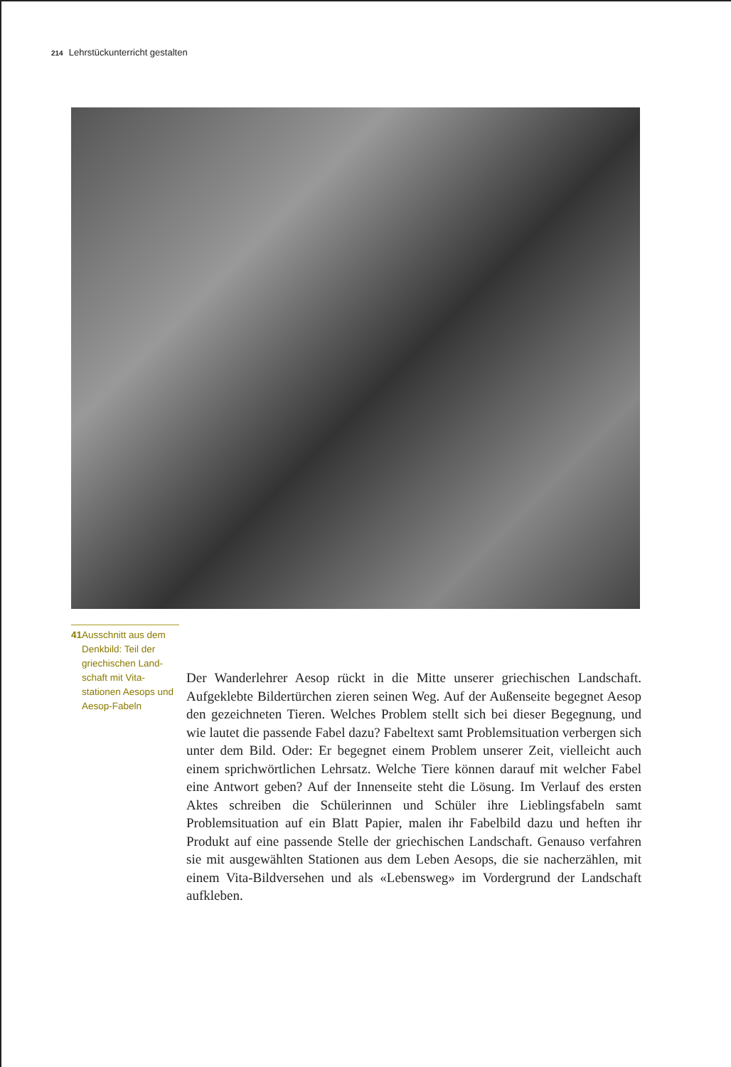214 Lehrstückunterricht gestalten
41 Ausschnitt aus dem Denkbild: Teil der griechischen Land-schaft mit Vita-stationen Aesops und Aesop-Fabeln
Der Wanderlehrer Aesop rückt in die Mitte unserer griechischen Landschaft. Aufgeklebte Bildertürchen zieren seinen Weg. Auf der Außenseite begegnet Aesop den gezeichneten Tieren. Welches Problem stellt sich bei dieser Begegnung, und wie lautet die passende Fabel dazu? Fabeltext samt Problemsituation verbergen sich unter dem Bild. Oder: Er begegnet einem Problem unserer Zeit, vielleicht auch einem sprichwörtlichen Lehrsatz. Welche Tiere können darauf mit welcher Fabel eine Antwort geben? Auf der Innenseite steht die Lösung. Im Verlauf des ersten Aktes schreiben die Schülerinnen und Schüler ihre Lieblingsfabeln samt Problemsituation auf ein Blatt Papier, malen ihr Fabelbild dazu und heften ihr Produkt auf eine passende Stelle der griechischen Landschaft. Genauso verfahren sie mit ausgewählten Stationen aus dem Leben Aesops, die sie nacherzählen, mit einem Vita-Bildversehen und als «Lebensweg» im Vordergrund der Landschaft aufkleben.